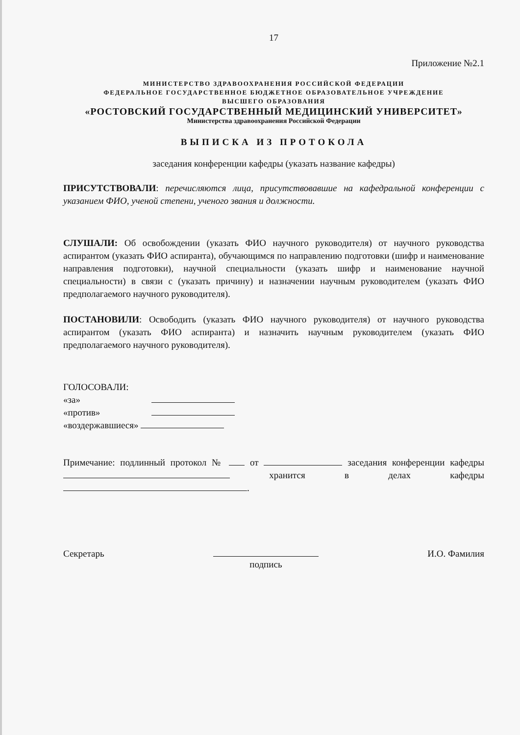17
Приложение №2.1
МИНИСТЕРСТВО ЗДРАВООХРАНЕНИЯ РОССИЙСКОЙ ФЕДЕРАЦИИ
ФЕДЕРАЛЬНОЕ ГОСУДАРСТВЕННОЕ БЮДЖЕТНОЕ ОБРАЗОВАТЕЛЬНОЕ УЧРЕЖДЕНИЕ
ВЫСШЕГО ОБРАЗОВАНИЯ
«РОСТОВСКИЙ ГОСУДАРСТВЕННЫЙ МЕДИЦИНСКИЙ УНИВЕРСИТЕТ»
Министерства здравоохранения Российской Федерации
ВЫПИСКА ИЗ ПРОТОКОЛА
заседания конференции кафедры (указать название кафедры)
ПРИСУТСТВОВАЛИ: перечисляются лица, присутствовавшие на кафедральной конференции с указанием ФИО, ученой степени, ученого звания и должности.
СЛУШАЛИ: Об освобождении (указать ФИО научного руководителя) от научного руководства аспирантом (указать ФИО аспиранта), обучающимся по направлению подготовки (шифр и наименование направления подготовки), научной специальности (указать шифр и наименование научной специальности) в связи с (указать причину) и назначении научным руководителем (указать ФИО предполагаемого научного руководителя).
ПОСТАНОВИЛИ: Освободить (указать ФИО научного руководителя) от научного руководства аспирантом (указать ФИО аспиранта) и назначить научным руководителем (указать ФИО предполагаемого научного руководителя).
ГОЛОСОВАЛИ:
«за»
«против»
«воздержавшиеся»
Примечание: подлинный протокол № от заседания конференции кафедры хранится в делах кафедры .
Секретарь
подпись И.О. Фамилия